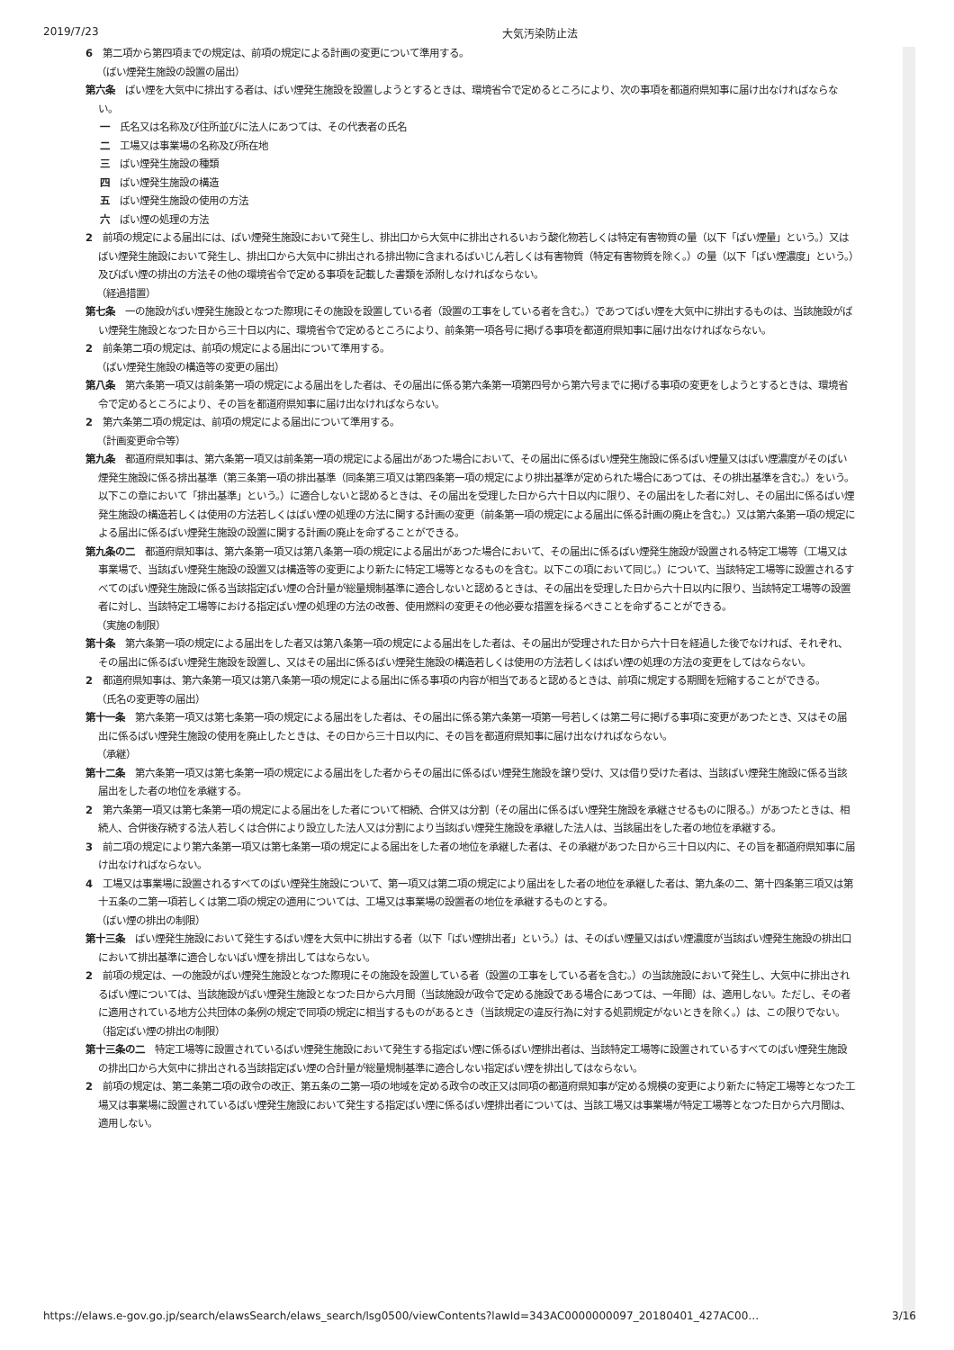2019/7/23 大気汚染防止法
6　第二項から第四項までの規定は、前項の規定による計画の変更について準用する。
（ばい煙発生施設の設置の届出）
第六条　ばい煙を大気中に排出する者は、ばい煙発生施設を設置しようとするときは、環境省令で定めるところにより、次の事項を都道府県知事に届け出なければならない。
一　氏名又は名称及び住所並びに法人にあつては、その代表者の氏名
二　工場又は事業場の名称及び所在地
三　ばい煙発生施設の種類
四　ばい煙発生施設の構造
五　ばい煙発生施設の使用の方法
六　ばい煙の処理の方法
2　前項の規定による届出には、ばい煙発生施設において発生し、排出口から大気中に排出されるいおう酸化物若しくは特定有害物質の量（以下「ばい煙量」という。）又はばい煙発生施設において発生し、排出口から大気中に排出される排出物に含まれるばいじん若しくは有害物質（特定有害物質を除く。）の量（以下「ばい煙濃度」という。）及びばい煙の排出の方法その他の環境省令で定める事項を記載した書類を添附しなければならない。
（経過措置）
第七条　一の施設がばい煙発生施設となつた際現にその施設を設置している者（設置の工事をしている者を含む。）であつてばい煙を大気中に排出するものは、当該施設がばい煙発生施設となつた日から三十日以内に、環境省令で定めるところにより、前条第一項各号に掲げる事項を都道府県知事に届け出なければならない。
2　前条第二項の規定は、前項の規定による届出について準用する。
（ばい煙発生施設の構造等の変更の届出）
第八条　第六条第一項又は前条第一項の規定による届出をした者は、その届出に係る第六条第一項第四号から第六号までに掲げる事項の変更をしようとするときは、環境省令で定めるところにより、その旨を都道府県知事に届け出なければならない。
2　第六条第二項の規定は、前項の規定による届出について準用する。
（計画変更命令等）
第九条　都道府県知事は、第六条第一項又は前条第一項の規定による届出があつた場合において、その届出に係るばい煙発生施設に係るばい煙量又はばい煙濃度がそのばい煙発生施設に係る排出基準（第三条第一項の排出基準（同条第三項又は第四条第一項の規定により排出基準が定められた場合にあつては、その排出基準を含む。）をいう。以下この章において「排出基準」という。）に適合しないと認めるときは、その届出を受理した日から六十日以内に限り、その届出をした者に対し、その届出に係るばい煙発生施設の構造若しくは使用の方法若しくはばい煙の処理の方法に関する計画の変更（前条第一項の規定による届出に係る計画の廃止を含む。）又は第六条第一項の規定による届出に係るばい煙発生施設の設置に関する計画の廃止を命ずることができる。
第九条の二　都道府県知事は、第六条第一項又は第八条第一項の規定による届出があつた場合において、その届出に係るばい煙発生施設が設置される特定工場等（工場又は事業場で、当該ばい煙発生施設の設置又は構造等の変更により新たに特定工場等となるものを含む。以下この項において同じ。）について、当該特定工場等に設置されるすべてのばい煙発生施設に係る当該指定ばい煙の合計量が総量規制基準に適合しないと認めるときは、その届出を受理した日から六十日以内に限り、当該特定工場等の設置者に対し、当該特定工場等における指定ばい煙の処理の方法の改善、使用燃料の変更その他必要な措置を採るべきことを命ずることができる。
（実施の制限）
第十条　第六条第一項の規定による届出をした者又は第八条第一項の規定による届出をした者は、その届出が受理された日から六十日を経過した後でなければ、それぞれ、その届出に係るばい煙発生施設を設置し、又はその届出に係るばい煙発生施設の構造若しくは使用の方法若しくはばい煙の処理の方法の変更をしてはならない。
2　都道府県知事は、第六条第一項又は第八条第一項の規定による届出に係る事項の内容が相当であると認めるときは、前項に規定する期間を短縮することができる。
（氏名の変更等の届出）
第十一条　第六条第一項又は第七条第一項の規定による届出をした者は、その届出に係る第六条第一項第一号若しくは第二号に掲げる事項に変更があつたとき、又はその届出に係るばい煙発生施設の使用を廃止したときは、その日から三十日以内に、その旨を都道府県知事に届け出なければならない。
（承継）
第十二条　第六条第一項又は第七条第一項の規定による届出をした者からその届出に係るばい煙発生施設を譲り受け、又は借り受けた者は、当該ばい煙発生施設に係る当該届出をした者の地位を承継する。
2　第六条第一項又は第七条第一項の規定による届出をした者について相続、合併又は分割（その届出に係るばい煙発生施設を承継させるものに限る。）があつたときは、相続人、合併後存続する法人若しくは合併により設立した法人又は分割により当該ばい煙発生施設を承継した法人は、当該届出をした者の地位を承継する。
3　前二項の規定により第六条第一項又は第七条第一項の規定による届出をした者の地位を承継した者は、その承継があつた日から三十日以内に、その旨を都道府県知事に届け出なければならない。
4　工場又は事業場に設置されるすべてのばい煙発生施設について、第一項又は第二項の規定により届出をした者の地位を承継した者は、第九条の二、第十四条第三項又は第十五条の二第一項若しくは第二項の規定の適用については、工場又は事業場の設置者の地位を承継するものとする。
（ばい煙の排出の制限）
第十三条　ばい煙発生施設において発生するばい煙を大気中に排出する者（以下「ばい煙排出者」という。）は、そのばい煙量又はばい煙濃度が当該ばい煙発生施設の排出口において排出基準に適合しないばい煙を排出してはならない。
2　前項の規定は、一の施設がばい煙発生施設となつた際現にその施設を設置している者（設置の工事をしている者を含む。）の当該施設において発生し、大気中に排出されるばい煙については、当該施設がばい煙発生施設となつた日から六月間（当該施設が政令で定める施設である場合にあつては、一年間）は、適用しない。ただし、その者に適用されている地方公共団体の条例の規定で同項の規定に相当するものがあるとき（当該規定の違反行為に対する処罰規定がないときを除く。）は、この限りでない。
（指定ばい煙の排出の制限）
第十三条の二　特定工場等に設置されているばい煙発生施設において発生する指定ばい煙に係るばい煙排出者は、当該特定工場等に設置されているすべてのばい煙発生施設の排出口から大気中に排出される当該指定ばい煙の合計量が総量規制基準に適合しない指定ばい煙を排出してはならない。
2　前項の規定は、第二条第二項の政令の改正、第五条の二第一項の地域を定める政令の改正又は同項の都道府県知事が定める規模の変更により新たに特定工場等となつた工場又は事業場に設置されているばい煙発生施設において発生する指定ばい煙に係るばい煙排出者については、当該工場又は事業場が特定工場等となつた日から六月間は、適用しない。
https://elaws.e-gov.go.jp/search/elawsSearch/elaws_search/lsg0500/viewContents?lawId=343AC0000000097_20180401_427AC00… 3/16